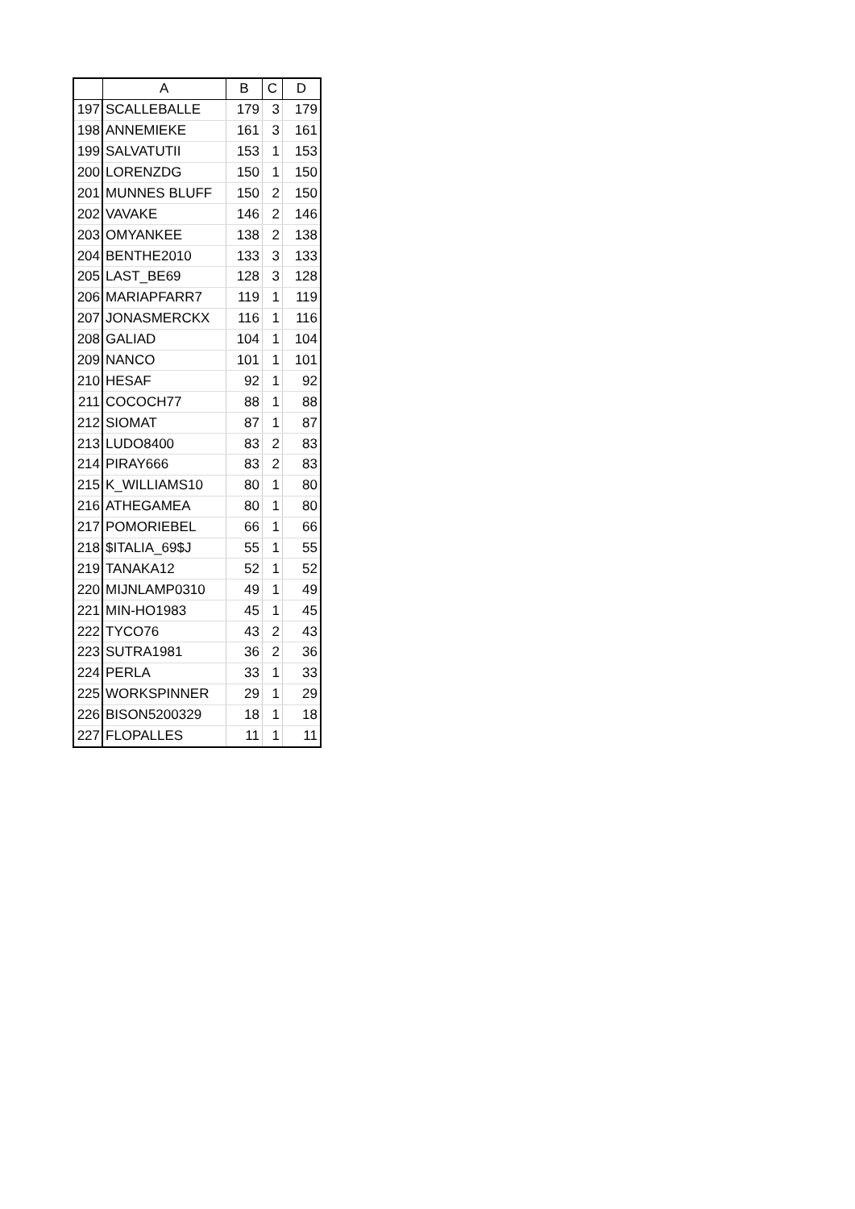| | A | B | C | D |
| --- | --- | --- | --- | --- |
| 197 | SCALLEBALLE | 179 | 3 | 179 |
| 198 | ANNEMIEKE | 161 | 3 | 161 |
| 199 | SALVATUTII | 153 | 1 | 153 |
| 200 | LORENZDG | 150 | 1 | 150 |
| 201 | MUNNES BLUFF | 150 | 2 | 150 |
| 202 | VAVAKE | 146 | 2 | 146 |
| 203 | OMYANKEE | 138 | 2 | 138 |
| 204 | BENTHE2010 | 133 | 3 | 133 |
| 205 | LAST_BE69 | 128 | 3 | 128 |
| 206 | MARIAPFARR7 | 119 | 1 | 119 |
| 207 | JONASMERCKX | 116 | 1 | 116 |
| 208 | GALIAD | 104 | 1 | 104 |
| 209 | NANCO | 101 | 1 | 101 |
| 210 | HESAF | 92 | 1 | 92 |
| 211 | COCOCH77 | 88 | 1 | 88 |
| 212 | SIOMAT | 87 | 1 | 87 |
| 213 | LUDO8400 | 83 | 2 | 83 |
| 214 | PIRAY666 | 83 | 2 | 83 |
| 215 | K_WILLIAMS10 | 80 | 1 | 80 |
| 216 | ATHEGAMEA | 80 | 1 | 80 |
| 217 | POMORIEBEL | 66 | 1 | 66 |
| 218 | $ITALIA_69$J | 55 | 1 | 55 |
| 219 | TANAKA12 | 52 | 1 | 52 |
| 220 | MIJNLAMP0310 | 49 | 1 | 49 |
| 221 | MIN-HO1983 | 45 | 1 | 45 |
| 222 | TYCO76 | 43 | 2 | 43 |
| 223 | SUTRA1981 | 36 | 2 | 36 |
| 224 | PERLA | 33 | 1 | 33 |
| 225 | WORKSPINNER | 29 | 1 | 29 |
| 226 | BISON5200329 | 18 | 1 | 18 |
| 227 | FLOPALLES | 11 | 1 | 11 |